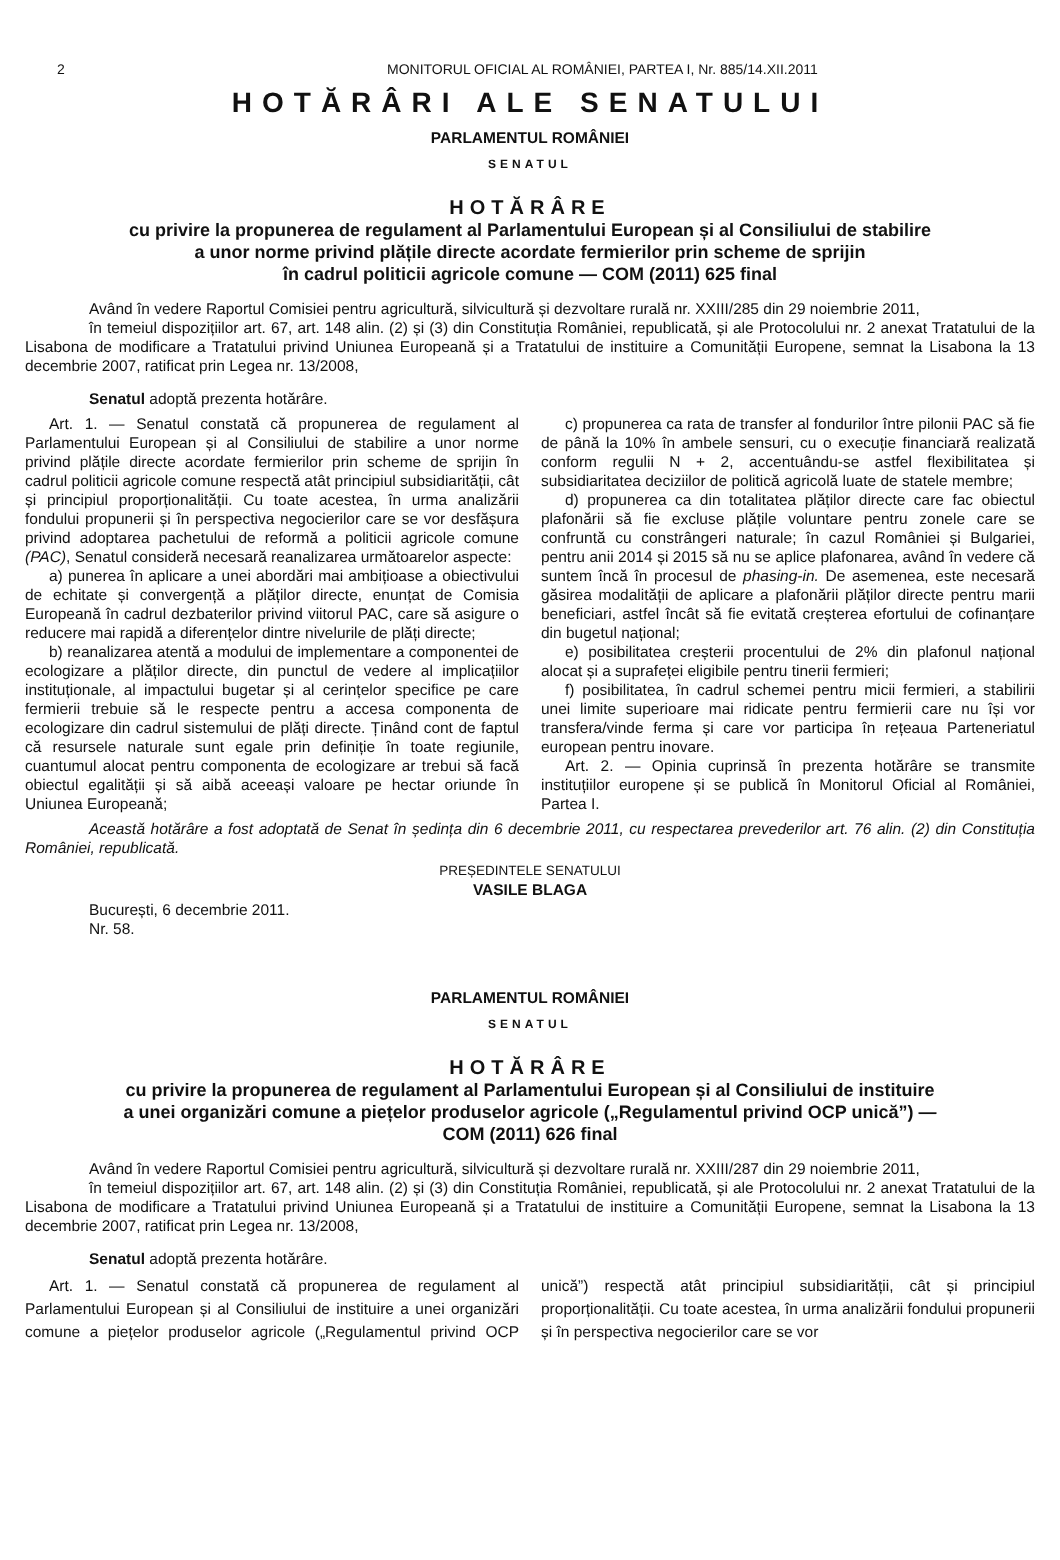2 MONITORUL OFICIAL AL ROMÂNIEI, PARTEA I, Nr. 885/14.XII.2011
HOTĂRÂRI ALE SENATULUI
PARLAMENTUL ROMÂNIEI
SENATUL
HOTĂRÂRE
cu privire la propunerea de regulament al Parlamentului European și al Consiliului de stabilire
a unor norme privind plățile directe acordate fermierilor prin scheme de sprijin
în cadrul politicii agricole comune — COM (2011) 625 final
Având în vedere Raportul Comisiei pentru agricultură, silvicultură și dezvoltare rurală nr. XXIII/285 din 29 noiembrie 2011,
în temeiul dispozițiilor art. 67, art. 148 alin. (2) și (3) din Constituția României, republicată, și ale Protocolului nr. 2 anexat Tratatului de la Lisabona de modificare a Tratatului privind Uniunea Europeană și a Tratatului de instituire a Comunității Europene, semnat la Lisabona la 13 decembrie 2007, ratificat prin Legea nr. 13/2008,
Senatul adoptă prezenta hotărâre.
Art. 1. — Senatul constată că propunerea de regulament al Parlamentului European și al Consiliului de stabilire a unor norme privind plățile directe acordate fermierilor prin scheme de sprijin în cadrul politicii agricole comune respectă atât principiul subsidiarității, cât și principiul proporționalității. Cu toate acestea, în urma analizării fondului propunerii și în perspectiva negocierilor care se vor desfășura privind adoptarea pachetului de reformă a politicii agricole comune (PAC), Senatul consideră necesară reanalizarea următoarelor aspecte:
a) punerea în aplicare a unei abordări mai ambițioase a obiectivului de echitate și convergență a plăților directe, enunțat de Comisia Europeană în cadrul dezbaterilor privind viitorul PAC, care să asigure o reducere mai rapidă a diferențelor dintre nivelurile de plăți directe;
b) reanalizarea atentă a modului de implementare a componentei de ecologizare a plăților directe, din punctul de vedere al implicațiilor instituționale, al impactului bugetar și al cerințelor specifice pe care fermierii trebuie să le respecte pentru a accesa componenta de ecologizare din cadrul sistemului de plăți directe. Ținând cont de faptul că resursele naturale sunt egale prin definiție în toate regiunile, cuantumul alocat pentru componenta de ecologizare ar trebui să facă obiectul egalității și să aibă aceeași valoare pe hectar oriunde în Uniunea Europeană;
c) propunerea ca rata de transfer al fondurilor între pilonii PAC să fie de până la 10% în ambele sensuri, cu o execuție financiară realizată conform regulii N + 2, accentuându-se astfel flexibilitatea și subsidiaritatea deciziilor de politică agricolă luate de statele membre;
d) propunerea ca din totalitatea plăților directe care fac obiectul plafonării să fie excluse plățile voluntare pentru zonele care se confruntă cu constrângeri naturale; în cazul României și Bulgariei, pentru anii 2014 și 2015 să nu se aplice plafonarea, având în vedere că suntem încă în procesul de phasing-in. De asemenea, este necesară găsirea modalității de aplicare a plafonării plăților directe pentru marii beneficiari, astfel încât să fie evitată creșterea efortului de cofinanțare din bugetul național;
e) posibilitatea creșterii procentului de 2% din plafonul național alocat și a suprafeței eligibile pentru tinerii fermieri;
f) posibilitatea, în cadrul schemei pentru micii fermieri, a stabilirii unei limite superioare mai ridicate pentru fermierii care nu își vor transfera/vinde ferma și care vor participa în rețeaua Parteneriatul european pentru inovare.
Art. 2. — Opinia cuprinsă în prezenta hotărâre se transmite instituțiilor europene și se publică în Monitorul Oficial al României, Partea I.
Această hotărâre a fost adoptată de Senat în ședința din 6 decembrie 2011, cu respectarea prevederilor art. 76 alin. (2) din Constituția României, republicată.
PREȘEDINTELE SENATULUI
VASILE BLAGA
București, 6 decembrie 2011.
Nr. 58.
PARLAMENTUL ROMÂNIEI
SENATUL
HOTĂRÂRE
cu privire la propunerea de regulament al Parlamentului European și al Consiliului de instituire
a unei organizări comune a piețelor produselor agricole („Regulamentul privind OCP unică”) —
COM (2011) 626 final
Având în vedere Raportul Comisiei pentru agricultură, silvicultură și dezvoltare rurală nr. XXIII/287 din 29 noiembrie 2011,
în temeiul dispozițiilor art. 67, art. 148 alin. (2) și (3) din Constituția României, republicată, și ale Protocolului nr. 2 anexat Tratatului de la Lisabona de modificare a Tratatului privind Uniunea Europeană și a Tratatului de instituire a Comunității Europene, semnat la Lisabona la 13 decembrie 2007, ratificat prin Legea nr. 13/2008,
Senatul adoptă prezenta hotărâre.
Art. 1. — Senatul constată că propunerea de regulament al Parlamentului European și al Consiliului de instituire a unei organizări comune a piețelor produselor agricole („Regulamentul privind OCP unică”) respectă atât principiul subsidiarității, cât și principiul proporționalității. Cu toate acestea, în urma analizării fondului propunerii și în perspectiva negocierilor care se vor